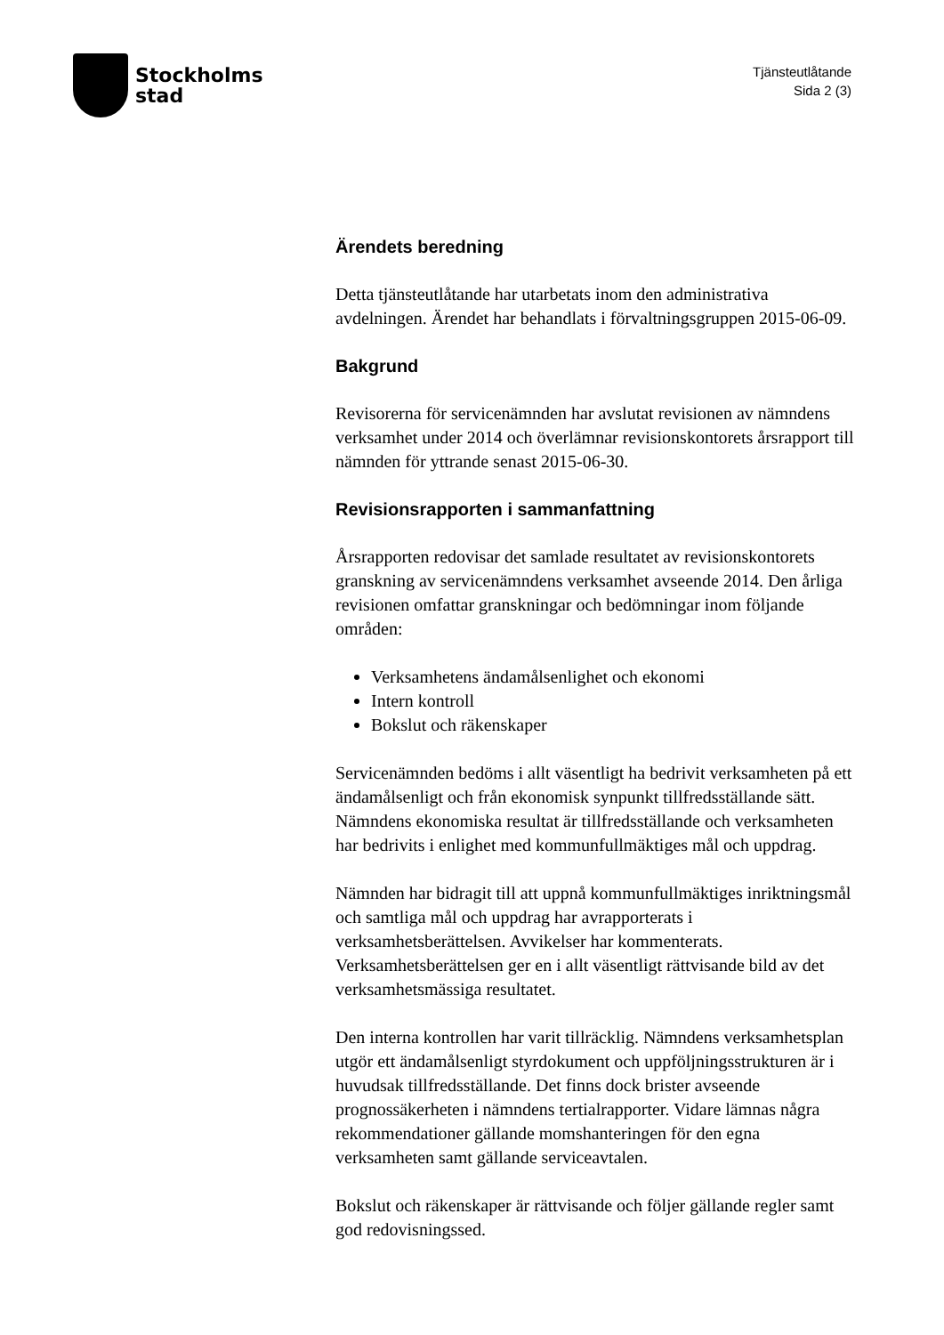Stockholms
stad
Tjänsteutlåtande
Sida 2 (3)
Ärendets beredning
Detta tjänsteutlåtande har utarbetats inom den administrativa avdelningen. Ärendet har behandlats i förvaltningsgruppen 2015-06-09.
Bakgrund
Revisorerna för servicenämnden har avslutat revisionen av nämndens verksamhet under 2014 och överlämnar revisionskontorets årsrapport till nämnden för yttrande senast 2015-06-30.
Revisionsrapporten i sammanfattning
Årsrapporten redovisar det samlade resultatet av revisionskontorets granskning av servicenämndens verksamhet avseende 2014. Den årliga revisionen omfattar granskningar och bedömningar inom följande områden:
Verksamhetens ändamålsenlighet och ekonomi
Intern kontroll
Bokslut och räkenskaper
Servicenämnden bedöms i allt väsentligt ha bedrivit verksamheten på ett ändamålsenligt och från ekonomisk synpunkt tillfredsställande sätt. Nämndens ekonomiska resultat är tillfredsställande och verksamheten har bedrivits i enlighet med kommunfullmäktiges mål och uppdrag.
Nämnden har bidragit till att uppnå kommunfullmäktiges inriktningsmål och samtliga mål och uppdrag har avrapporterats i verksamhetsberättelsen. Avvikelser har kommenterats. Verksamhetsberättelsen ger en i allt väsentligt rättvisande bild av det verksamhetsmässiga resultatet.
Den interna kontrollen har varit tillräcklig. Nämndens verksamhetsplan utgör ett ändamålsenligt styrdokument och uppföljningsstrukturen är i huvudsak tillfredsställande. Det finns dock brister avseende prognossäkerheten i nämndens tertialrapporter. Vidare lämnas några rekommendationer gällande momshanteringen för den egna verksamheten samt gällande serviceavtalen.
Bokslut och räkenskaper är rättvisande och följer gällande regler samt god redovisningssed.